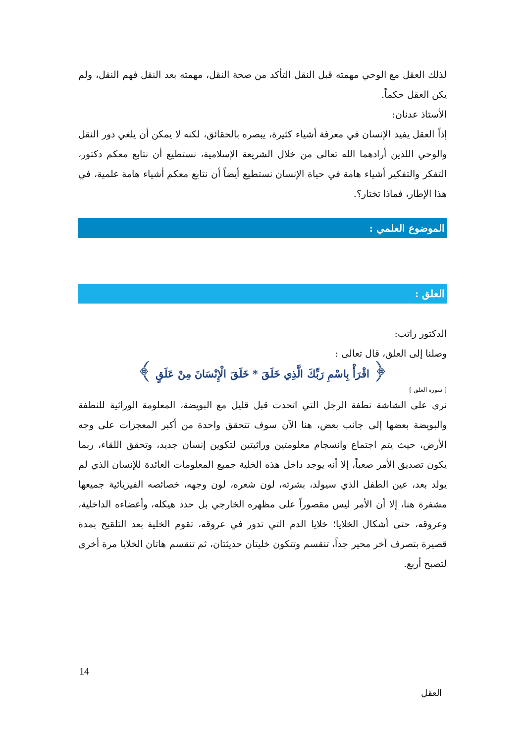لذلك العقل مع الوحي مهمته قبل النقل التأكد من صحة النقل، مهمته بعد النقل فهم النقل، ولم يكن العقل حكماً.
الأستاذ عدنان:
إذاً العقل يفيد الإنسان في معرفة أشياء كثيرة، يبصره بالحقائق، لكنه لا يمكن أن يلغي دور النقل والوحي اللذين أرادهما الله تعالى من خلال الشريعة الإسلامية، نستطيع أن نتابع معكم دكتور، التفكر والتفكير أشياء هامة في حياة الإنسان نستطيع أيضاً أن نتابع معكم أشياء هامة علمية، في هذا الإطار، فماذا تختار؟.
الموضوع العلمي :
العلق :
الدكتور راتب:
وصلنا إلى العلق، قال تعالى :
﴿ اقْرَأْ بِاسْمِ رَبِّكَ الَّذِي خَلَقَ * خَلَقَ الْإِنْسَانَ مِنْ عَلَقٍ ﴾
[ سورة العلق ]
نرى على الشاشة نطفة الرجل التي اتحدت قبل قليل مع البويضة، المعلومة الوراثية للنطفة والبويضة بعضها إلى جانب بعض، هنا الآن سوف تتحقق واحدة من أكبر المعجزات على وجه الأرض، حيث يتم اجتماع وانسجام معلومتين وراثيتين لتكوين إنسان جديد، وتحقق اللقاء، ربما يكون تصديق الأمر صعباً، إلا أنه يوجد داخل هذه الخلية جميع المعلومات العائدة للإنسان الذي لم يولد بعد، عين الطفل الذي سيولد، بشرته، لون شعره، لون وجهه، خصائصه الفيزيائية جميعها مشفرة هنا، إلا أن الأمر ليس مقصوراً على مظهره الخارجي بل حدد هيكله، وأعضاءه الداخلية، وعروقه، حتى أشكال الخلايا؛ خلايا الدم التي تدور في عروقه، تقوم الخلية بعد التلقيح بمدة قصيرة بتصرف آخر محير جداً، تنقسم وتتكون خليتان حديثتان، ثم تنقسم هاتان الخلايا مرة أخرى لتصبح أربع.
14
العقل